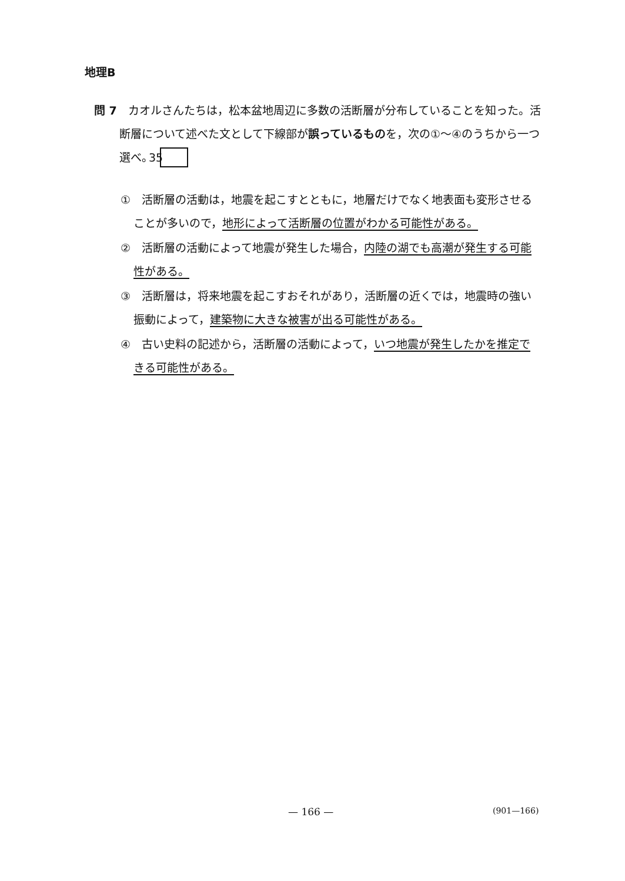地理B
問 7　カオルさんたちは，松本盆地周辺に多数の活断層が分布していることを知った。活断層について述べた文として下線部が誤っているものを，次の①～④のうちから一つ選べ。 35
①　活断層の活動は，地震を起こすとともに，地層だけでなく地表面も変形させることが多いので，地形によって活断層の位置がわかる可能性がある。
②　活断層の活動によって地震が発生した場合，内陸の湖でも高潮が発生する可能性がある。
③　活断層は，将来地震を起こすおそれがあり，活断層の近くでは，地震時の強い振動によって，建築物に大きな被害が出る可能性がある。
④　古い史料の記述から，活断層の活動によって，いつ地震が発生したかを推定できる可能性がある。
— 166 — (901—166)